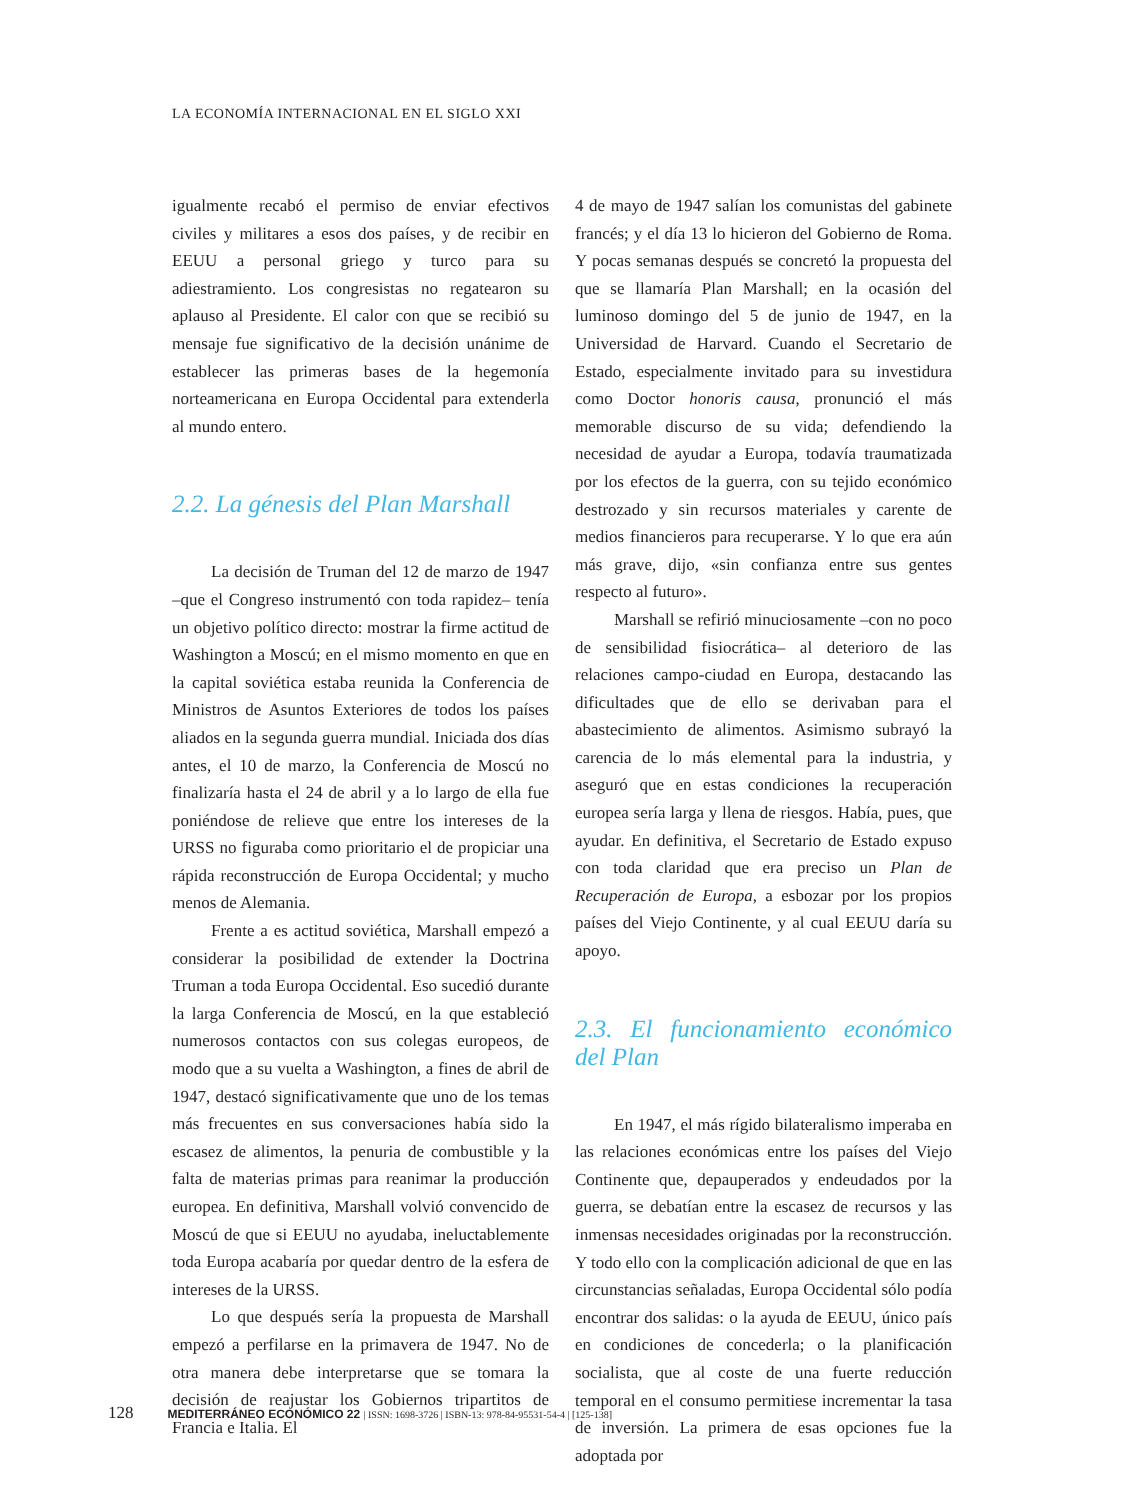LA ECONOMÍA INTERNACIONAL EN EL SIGLO XXI
igualmente recabó el permiso de enviar efectivos civiles y militares a esos dos países, y de recibir en EEUU a personal griego y turco para su adiestramiento. Los congresistas no regatearon su aplauso al Presidente. El calor con que se recibió su mensaje fue significativo de la decisión unánime de establecer las primeras bases de la hegemonía norteamericana en Europa Occidental para extenderla al mundo entero.
2.2. La génesis del Plan Marshall
La decisión de Truman del 12 de marzo de 1947 –que el Congreso instrumentó con toda rapidez– tenía un objetivo político directo: mostrar la firme actitud de Washington a Moscú; en el mismo momento en que en la capital soviética estaba reunida la Conferencia de Ministros de Asuntos Exteriores de todos los países aliados en la segunda guerra mundial. Iniciada dos días antes, el 10 de marzo, la Conferencia de Moscú no finalizaría hasta el 24 de abril y a lo largo de ella fue poniéndose de relieve que entre los intereses de la URSS no figuraba como prioritario el de propiciar una rápida reconstrucción de Europa Occidental; y mucho menos de Alemania.
Frente a es actitud soviética, Marshall empezó a considerar la posibilidad de extender la Doctrina Truman a toda Europa Occidental. Eso sucedió durante la larga Conferencia de Moscú, en la que estableció numerosos contactos con sus colegas europeos, de modo que a su vuelta a Washington, a fines de abril de 1947, destacó significativamente que uno de los temas más frecuentes en sus conversaciones había sido la escasez de alimentos, la penuria de combustible y la falta de materias primas para reanimar la producción europea. En definitiva, Marshall volvió convencido de Moscú de que si EEUU no ayudaba, ineluctablemente toda Europa acabaría por quedar dentro de la esfera de intereses de la URSS.
Lo que después sería la propuesta de Marshall empezó a perfilarse en la primavera de 1947. No de otra manera debe interpretarse que se tomara la decisión de reajustar los Gobiernos tripartitos de Francia e Italia. El
4 de mayo de 1947 salían los comunistas del gabinete francés; y el día 13 lo hicieron del Gobierno de Roma. Y pocas semanas después se concretó la propuesta del que se llamaría Plan Marshall; en la ocasión del luminoso domingo del 5 de junio de 1947, en la Universidad de Harvard. Cuando el Secretario de Estado, especialmente invitado para su investidura como Doctor honoris causa, pronunció el más memorable discurso de su vida; defendiendo la necesidad de ayudar a Europa, todavía traumatizada por los efectos de la guerra, con su tejido económico destrozado y sin recursos materiales y carente de medios financieros para recuperarse. Y lo que era aún más grave, dijo, «sin confianza entre sus gentes respecto al futuro».
Marshall se refirió minuciosamente –con no poco de sensibilidad fisiocrática– al deterioro de las relaciones campo-ciudad en Europa, destacando las dificultades que de ello se derivaban para el abastecimiento de alimentos. Asimismo subrayó la carencia de lo más elemental para la industria, y aseguró que en estas condiciones la recuperación europea sería larga y llena de riesgos. Había, pues, que ayudar. En definitiva, el Secretario de Estado expuso con toda claridad que era preciso un Plan de Recuperación de Europa, a esbozar por los propios países del Viejo Continente, y al cual EEUU daría su apoyo.
2.3. El funcionamiento económico del Plan
En 1947, el más rígido bilateralismo imperaba en las relaciones económicas entre los países del Viejo Continente que, depauperados y endeudados por la guerra, se debatían entre la escasez de recursos y las inmensas necesidades originadas por la reconstrucción. Y todo ello con la complicación adicional de que en las circunstancias señaladas, Europa Occidental sólo podía encontrar dos salidas: o la ayuda de EEUU, único país en condiciones de concederla; o la planificación socialista, que al coste de una fuerte reducción temporal en el consumo permitiese incrementar la tasa de inversión. La primera de esas opciones fue la adoptada por
128 MEDITERRÁNEO ECONÓMICO 22 | ISSN: 1698-3726 | ISBN-13: 978-84-95531-54-4 | [125-138]